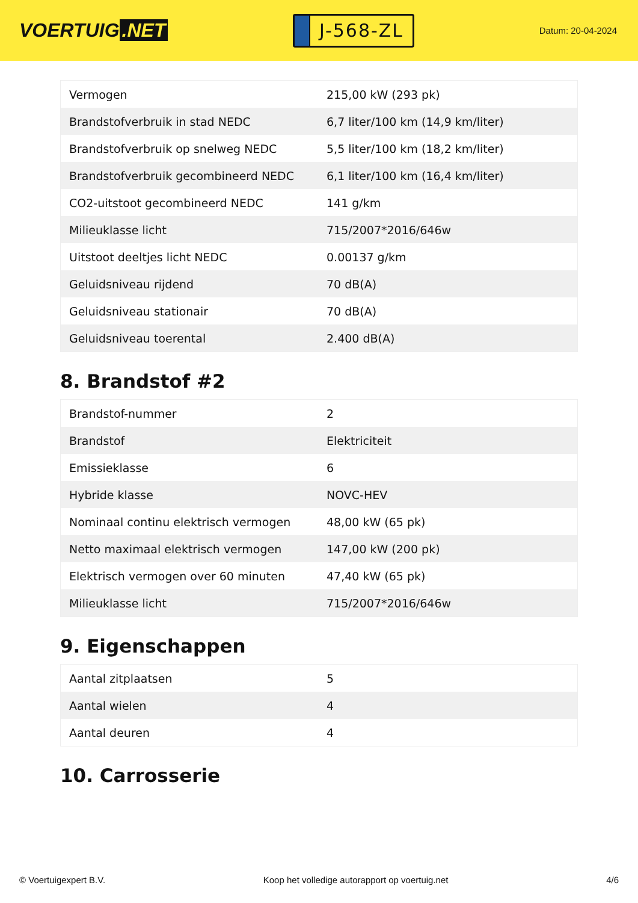VOERTUIG.NET
J-568-ZL
Datum: 20-04-2024
| Vermogen | 215,00 kW (293 pk) |
| Brandstofverbruik in stad NEDC | 6,7 liter/100 km (14,9 km/liter) |
| Brandstofverbruik op snelweg NEDC | 5,5 liter/100 km (18,2 km/liter) |
| Brandstofverbruik gecombineerd NEDC | 6,1 liter/100 km (16,4 km/liter) |
| CO2-uitstoot gecombineerd NEDC | 141 g/km |
| Milieuklasse licht | 715/2007*2016/646w |
| Uitstoot deeltjes licht NEDC | 0.00137 g/km |
| Geluidsniveau rijdend | 70 dB(A) |
| Geluidsniveau stationair | 70 dB(A) |
| Geluidsniveau toerental | 2.400 dB(A) |
8. Brandstof #2
| Brandstof-nummer | 2 |
| Brandstof | Elektriciteit |
| Emissieklasse | 6 |
| Hybride klasse | NOVC-HEV |
| Nominaal continu elektrisch vermogen | 48,00 kW (65 pk) |
| Netto maximaal elektrisch vermogen | 147,00 kW (200 pk) |
| Elektrisch vermogen over 60 minuten | 47,40 kW (65 pk) |
| Milieuklasse licht | 715/2007*2016/646w |
9. Eigenschappen
| Aantal zitplaatsen | 5 |
| Aantal wielen | 4 |
| Aantal deuren | 4 |
10. Carrosserie
© Voertuigexpert B.V. Koop het volledige autorapport op voertuig.net 4/6